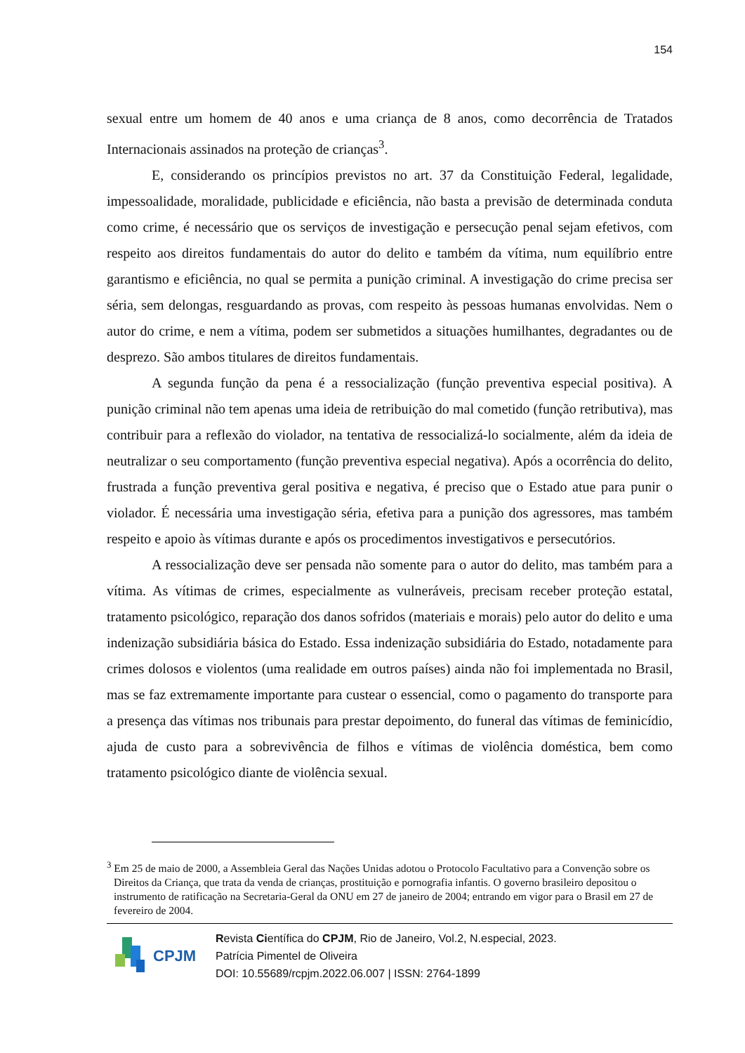154
sexual entre um homem de 40 anos e uma criança de 8 anos, como decorrência de Tratados Internacionais assinados na proteção de crianças<sup>3</sup>.
E, considerando os princípios previstos no art. 37 da Constituição Federal, legalidade, impessoalidade, moralidade, publicidade e eficiência, não basta a previsão de determinada conduta como crime, é necessário que os serviços de investigação e persecução penal sejam efetivos, com respeito aos direitos fundamentais do autor do delito e também da vítima, num equilíbrio entre garantismo e eficiência, no qual se permita a punição criminal. A investigação do crime precisa ser séria, sem delongas, resguardando as provas, com respeito às pessoas humanas envolvidas. Nem o autor do crime, e nem a vítima, podem ser submetidos a situações humilhantes, degradantes ou de desprezo. São ambos titulares de direitos fundamentais.
A segunda função da pena é a ressocialização (função preventiva especial positiva). A punição criminal não tem apenas uma ideia de retribuição do mal cometido (função retributiva), mas contribuir para a reflexão do violador, na tentativa de ressocializá-lo socialmente, além da ideia de neutralizar o seu comportamento (função preventiva especial negativa). Após a ocorrência do delito, frustrada a função preventiva geral positiva e negativa, é preciso que o Estado atue para punir o violador. É necessária uma investigação séria, efetiva para a punição dos agressores, mas também respeito e apoio às vítimas durante e após os procedimentos investigativos e persecutórios.
A ressocialização deve ser pensada não somente para o autor do delito, mas também para a vítima. As vítimas de crimes, especialmente as vulneráveis, precisam receber proteção estatal, tratamento psicológico, reparação dos danos sofridos (materiais e morais) pelo autor do delito e uma indenização subsidiária básica do Estado. Essa indenização subsidiária do Estado, notadamente para crimes dolosos e violentos (uma realidade em outros países) ainda não foi implementada no Brasil, mas se faz extremamente importante para custear o essencial, como o pagamento do transporte para a presença das vítimas nos tribunais para prestar depoimento, do funeral das vítimas de feminicídio, ajuda de custo para a sobrevivência de filhos e vítimas de violência doméstica, bem como tratamento psicológico diante de violência sexual.
<sup>3</sup> Em 25 de maio de 2000, a Assembleia Geral das Nações Unidas adotou o Protocolo Facultativo para a Convenção sobre os Direitos da Criança, que trata da venda de crianças, prostituição e pornografia infantis. O governo brasileiro depositou o instrumento de ratificação na Secretaria-Geral da ONU em 27 de janeiro de 2004; entrando em vigor para o Brasil em 27 de fevereiro de 2004.
CPJM
Revista Científica do CPJM, Rio de Janeiro, Vol.2, N.especial, 2023.
Patrícia Pimentel de Oliveira
DOI: 10.55689/rcpjm.2022.06.007 | ISSN: 2764-1899